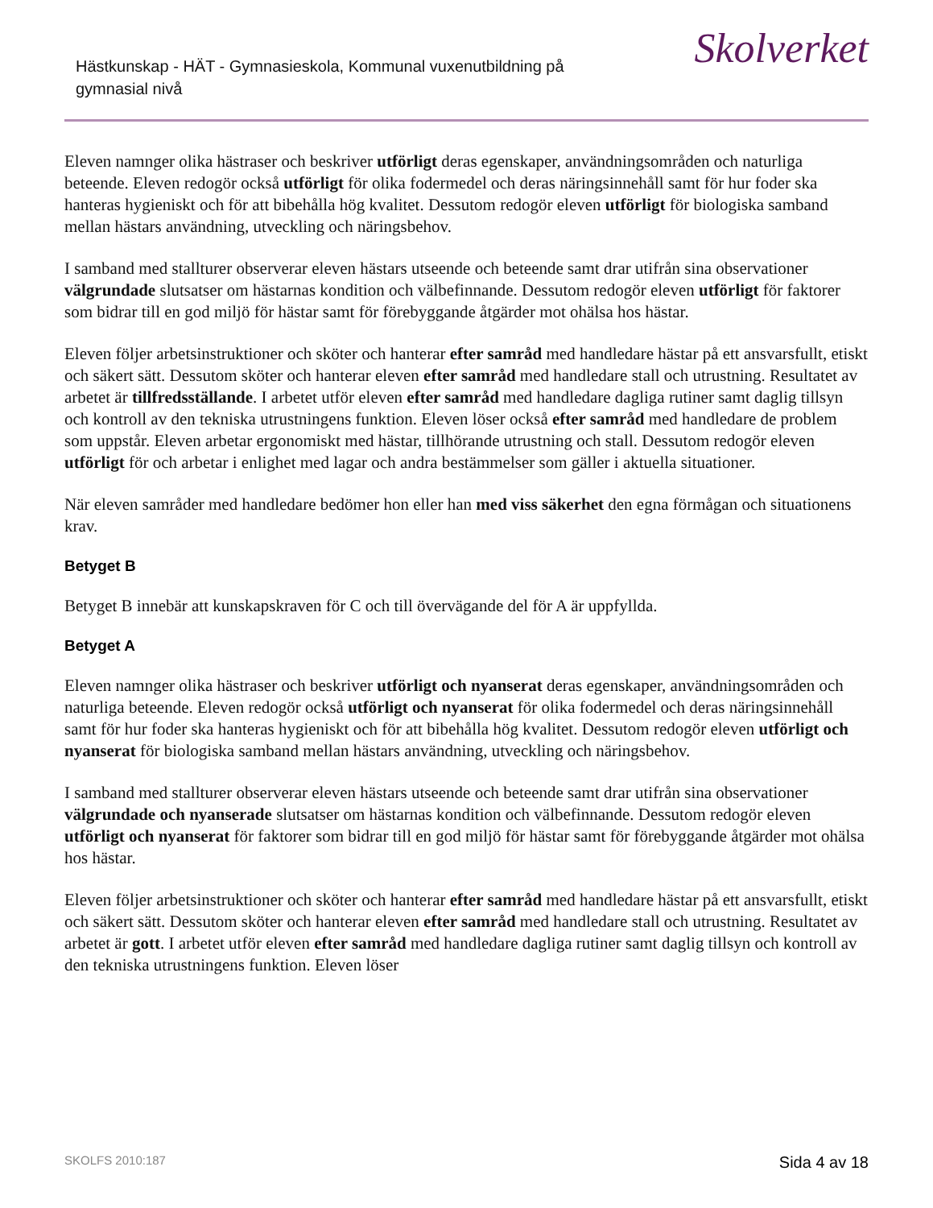Hästkunskap - HÄT - Gymnasieskola, Kommunal vuxenutbildning på gymnasial nivå
Skolverket
Eleven namnger olika hästraser och beskriver utförligt deras egenskaper, användningsområden och naturliga beteende. Eleven redogör också utförligt för olika fodermedel och deras näringsinnehåll samt för hur foder ska hanteras hygieniskt och för att bibehålla hög kvalitet. Dessutom redogör eleven utförligt för biologiska samband mellan hästars användning, utveckling och näringsbehov.
I samband med stallturer observerar eleven hästars utseende och beteende samt drar utifrån sina observationer välgrundade slutsatser om hästarnas kondition och välbefinnande. Dessutom redogör eleven utförligt för faktorer som bidrar till en god miljö för hästar samt för förebyggande åtgärder mot ohälsa hos hästar.
Eleven följer arbetsinstruktioner och sköter och hanterar efter samråd med handledare hästar på ett ansvarsfullt, etiskt och säkert sätt. Dessutom sköter och hanterar eleven efter samråd med handledare stall och utrustning. Resultatet av arbetet är tillfredsställande. I arbetet utför eleven efter samråd med handledare dagliga rutiner samt daglig tillsyn och kontroll av den tekniska utrustningens funktion. Eleven löser också efter samråd med handledare de problem som uppstår. Eleven arbetar ergonomiskt med hästar, tillhörande utrustning och stall. Dessutom redogör eleven utförligt för och arbetar i enlighet med lagar och andra bestämmelser som gäller i aktuella situationer.
När eleven samråder med handledare bedömer hon eller han med viss säkerhet den egna förmågan och situationens krav.
Betyget B
Betyget B innebär att kunskapskraven för C och till övervägande del för A är uppfyllda.
Betyget A
Eleven namnger olika hästraser och beskriver utförligt och nyanserat deras egenskaper, användningsområden och naturliga beteende. Eleven redogör också utförligt och nyanserat för olika fodermedel och deras näringsinnehåll samt för hur foder ska hanteras hygieniskt och för att bibehålla hög kvalitet. Dessutom redogör eleven utförligt och nyanserat för biologiska samband mellan hästars användning, utveckling och näringsbehov.
I samband med stallturer observerar eleven hästars utseende och beteende samt drar utifrån sina observationer välgrundade och nyanserade slutsatser om hästarnas kondition och välbefinnande. Dessutom redogör eleven utförligt och nyanserat för faktorer som bidrar till en god miljö för hästar samt för förebyggande åtgärder mot ohälsa hos hästar.
Eleven följer arbetsinstruktioner och sköter och hanterar efter samråd med handledare hästar på ett ansvarsfullt, etiskt och säkert sätt. Dessutom sköter och hanterar eleven efter samråd med handledare stall och utrustning. Resultatet av arbetet är gott. I arbetet utför eleven efter samråd med handledare dagliga rutiner samt daglig tillsyn och kontroll av den tekniska utrustningens funktion. Eleven löser
SKOLFS 2010:187 Sida 4 av 18